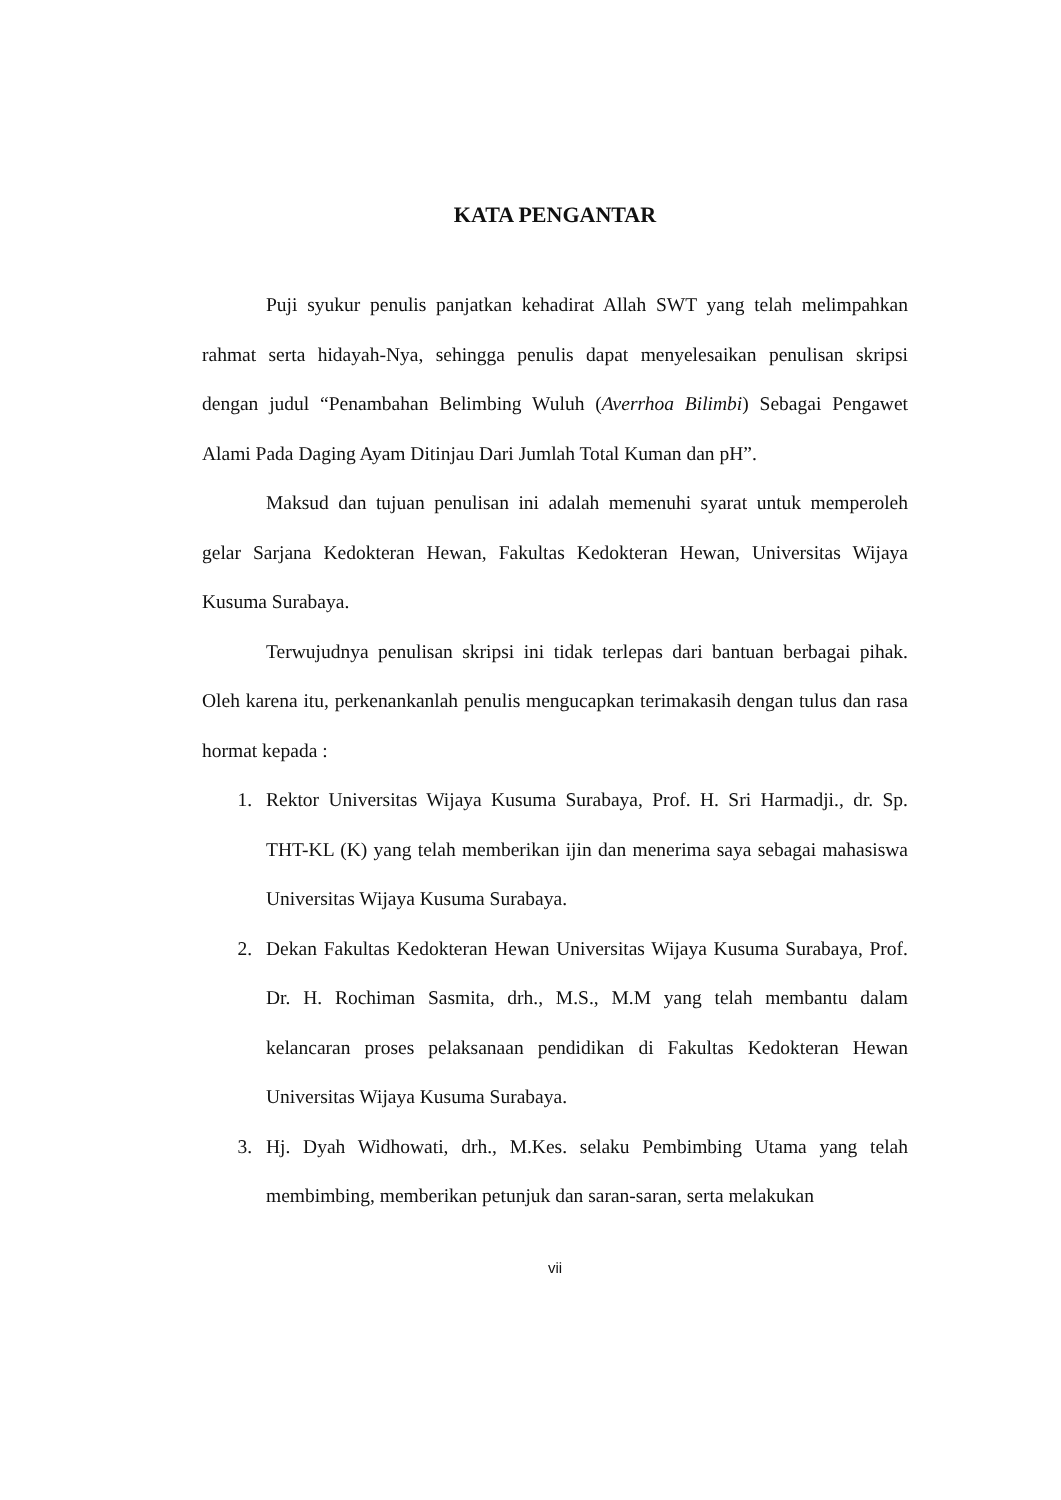KATA PENGANTAR
Puji syukur penulis panjatkan kehadirat Allah SWT yang telah melimpahkan rahmat serta hidayah-Nya, sehingga penulis dapat menyelesaikan penulisan skripsi dengan judul “Penambahan Belimbing Wuluh (Averrhoa Bilimbi) Sebagai Pengawet Alami Pada Daging Ayam Ditinjau Dari Jumlah Total Kuman dan pH”.
Maksud dan tujuan penulisan ini adalah memenuhi syarat untuk memperoleh gelar Sarjana Kedokteran Hewan, Fakultas Kedokteran Hewan, Universitas Wijaya Kusuma Surabaya.
Terwujudnya penulisan skripsi ini tidak terlepas dari bantuan berbagai pihak. Oleh karena itu, perkenankanlah penulis mengucapkan terimakasih dengan tulus dan rasa hormat kepada :
1. Rektor Universitas Wijaya Kusuma Surabaya, Prof. H. Sri Harmadji., dr. Sp. THT-KL (K) yang telah memberikan ijin dan menerima saya sebagai mahasiswa Universitas Wijaya Kusuma Surabaya.
2. Dekan Fakultas Kedokteran Hewan Universitas Wijaya Kusuma Surabaya, Prof. Dr. H. Rochiman Sasmita, drh., M.S., M.M yang telah membantu dalam kelancaran proses pelaksanaan pendidikan di Fakultas Kedokteran Hewan Universitas Wijaya Kusuma Surabaya.
3. Hj. Dyah Widhowati, drh., M.Kes. selaku Pembimbing Utama yang telah membimbing, memberikan petunjuk dan saran-saran, serta melakukan
vii